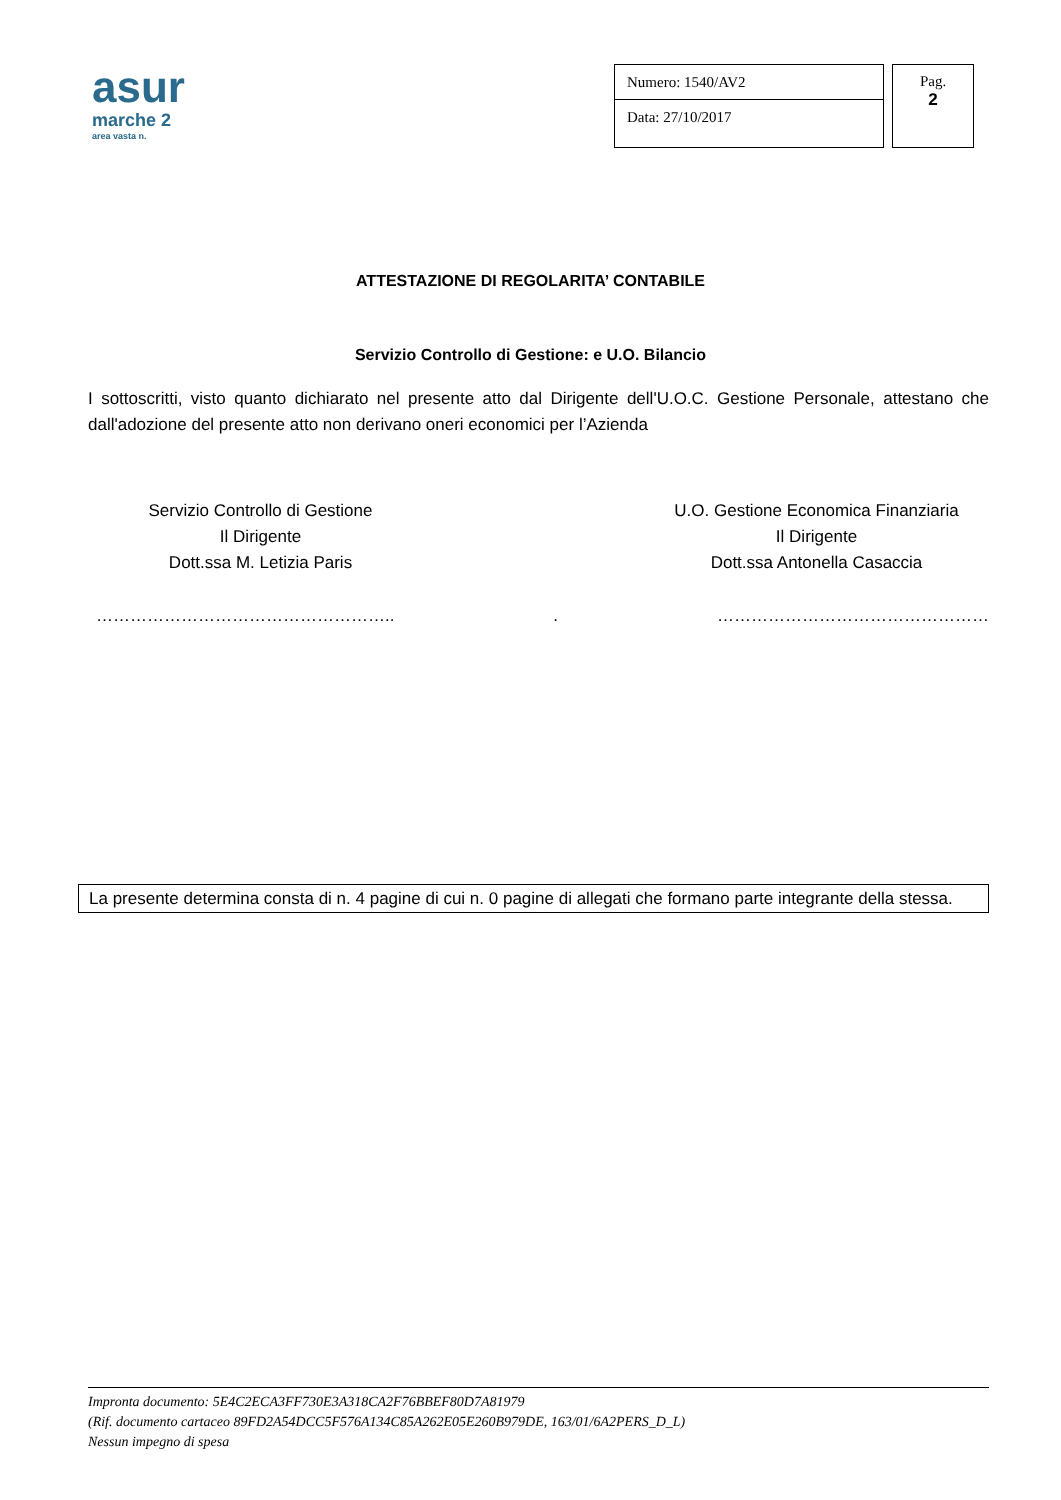asur
marche 2
area vasta n.
Numero: 1540/AV2
Data: 27/10/2017
Pag.
2
ATTESTAZIONE DI REGOLARITA’ CONTABILE
Servizio Controllo di Gestione: e U.O. Bilancio
I sottoscritti, visto quanto dichiarato nel presente atto dal Dirigente dell'U.O.C. Gestione Personale, attestano che dall'adozione del presente atto non derivano oneri economici per l’Azienda
Servizio Controllo di Gestione
Il Dirigente
Dott.ssa M. Letizia Paris
U.O. Gestione Economica Finanziaria
Il Dirigente
Dott.ssa Antonella Casaccia
…………………………………………….. . …………………………………………
La presente determina consta di n. 4 pagine di cui n. 0 pagine di allegati che formano parte integrante della stessa.
Impronta documento: 5E4C2ECA3FF730E3A318CA2F76BBEF80D7A81979
(Rif. documento cartaceo 89FD2A54DCC5F576A134C85A262E05E260B979DE, 163/01/6A2PERS_D_L)
Nessun impegno di spesa